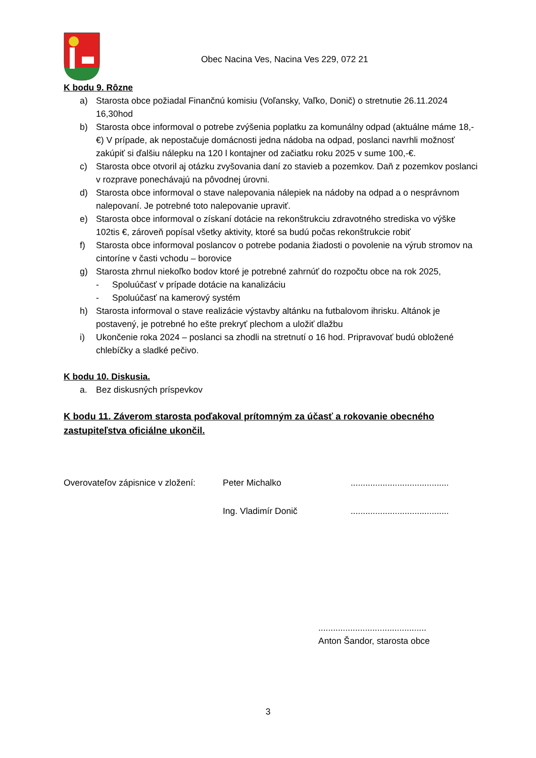Obec Nacina Ves, Nacina Ves 229, 072 21
K bodu 9. Rôzne
a) Starosta obce požiadal Finančnú komisiu (Voľansky, Vaľko, Donič) o stretnutie 26.11.2024 16,30hod
b) Starosta obce informoval o potrebe zvýšenia poplatku za komunálny odpad (aktuálne máme 18,-€) V prípade, ak nepostačuje domácnosti jedna nádoba na odpad, poslanci navrhli možnosť zakúpiť si ďalšiu nálepku na 120 l kontajner od začiatku roku 2025 v sume 100,-€.
c) Starosta obce otvoril aj otázku zvyšovania daní zo stavieb a pozemkov. Daň z pozemkov poslanci v rozprave ponechávajú na pôvodnej úrovni.
d) Starosta obce informoval o stave nalepovania nálepiek na nádoby na odpad a o nesprávnom nalepovaní. Je potrebné toto nalepovanie upraviť.
e) Starosta obce informoval o získaní dotácie na rekonštrukciu zdravotného strediska vo výške 102tis €, zároveň popísal všetky aktivity, ktoré sa budú počas rekonštrukcie robiť
f) Starosta obce informoval poslancov o potrebe podania žiadosti o povolenie na výrub stromov na cintoríne v časti vchodu – borovice
g) Starosta zhrnul niekoľko bodov ktoré je potrebné zahrnúť do rozpočtu obce na rok 2025,
- Spoluúčasť v prípade dotácie na kanalizáciu
- Spoluúčasť na kamerový systém
h) Starosta informoval o stave realizácie výstavby altánku na futbalovom ihrisku. Altánok je postavený, je potrebné ho ešte prekryť plechom a uložiť dlažbu
i) Ukončenie roka 2024 – poslanci sa zhodli na stretnutí o 16 hod. Pripravovať budú obložené chlebíčky a sladké pečivo.
K bodu 10. Diskusia.
a. Bez diskusných príspevkov
K bodu 11. Záverom starosta poďakoval prítomným za účasť a rokovanie obecného zastupiteľstva oficiálne ukončil.
Overovateľov zápisnice v zložení:
Peter Michalko ........................................
Ing. Vladimír Donič ........................................
............................................
Anton Šandor, starosta obce
3